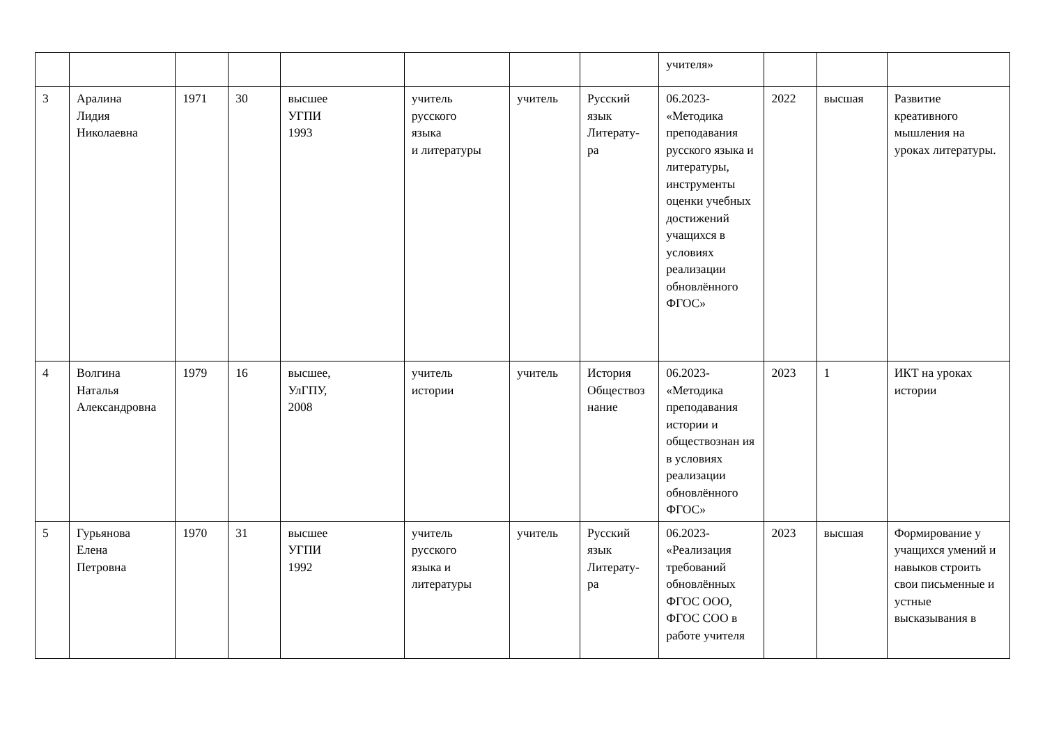| | | | | | | | | учителя» | | | |
| 3 | Аралина Лидия Николаевна | 1971 | 30 | высшее УГПИ 1993 | учитель русского языка и литературы | учитель | Русский язык Литерату- ра | 06.2023- «Методика преподавания русского языка и литературы, инструменты оценки учебных достижений учащихся в условиях реализации обновлённого ФГОС» | 2022 | высшая | Развитие креативного мышления на уроках литературы. |
| 4 | Волгина Наталья Александровна | 1979 | 16 | высшее, УлГПУ, 2008 | учитель истории | учитель | История Обществоз нание | 06.2023- «Методика преподавания истории и обществознан ия в условиях реализации обновлённого ФГОС» | 2023 | 1 | ИКТ на уроках истории |
| 5 | Гурьянова Елена Петровна | 1970 | 31 | высшее УГПИ 1992 | учитель русского языка и литературы | учитель | Русский язык Литерату- ра | 06.2023- «Реализация требований обновлённых ФГОС ООО, ФГОС СОО в работе учителя | 2023 | высшая | Формирование у учащихся умений и навыков строить свои письменные и устные высказывания в |